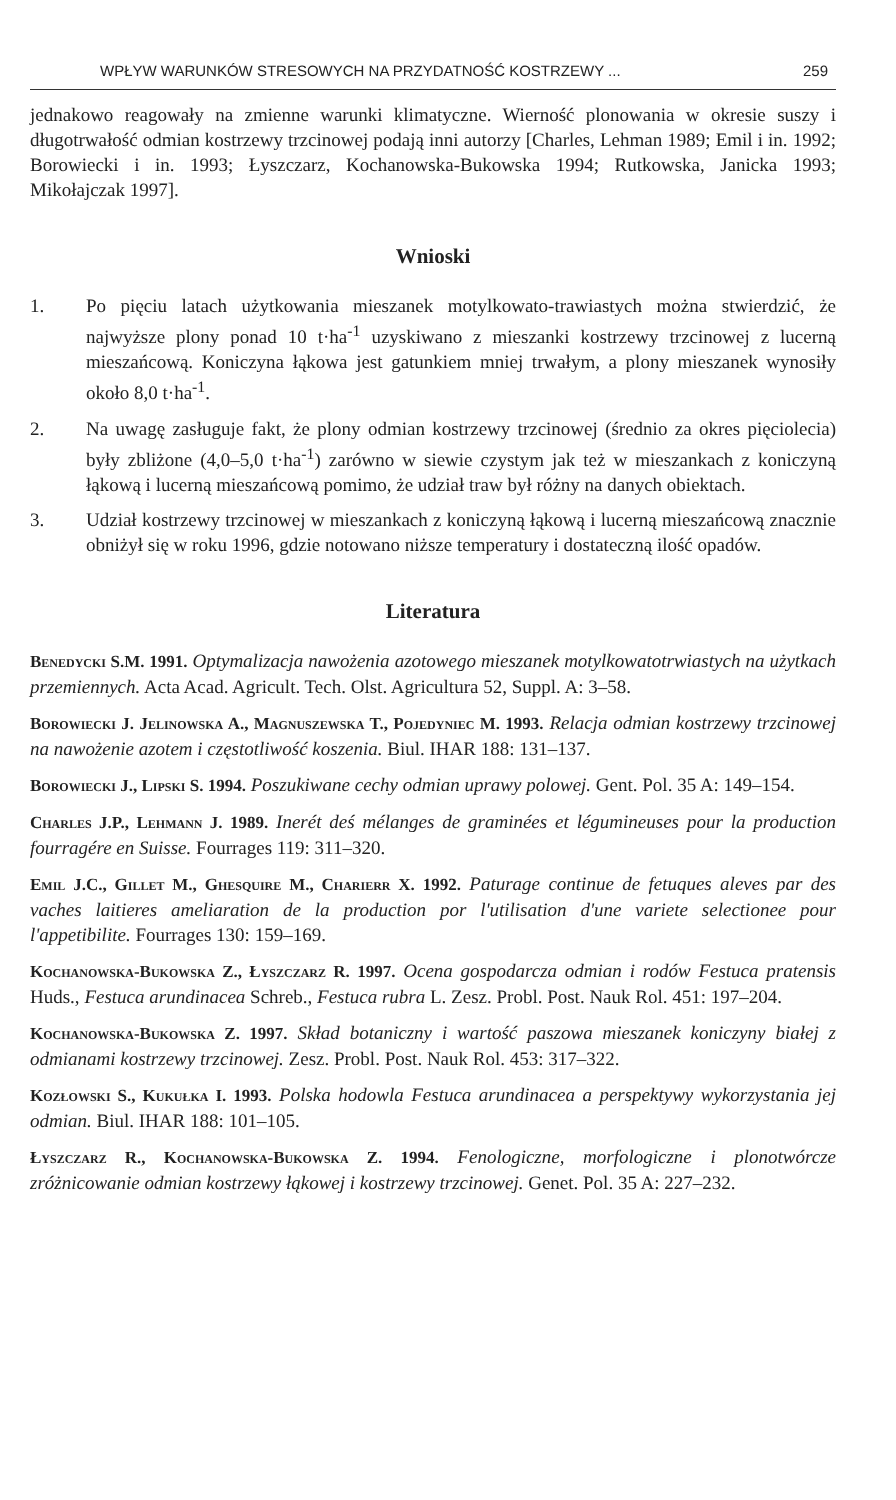WPŁYW WARUNKÓW STRESOWYCH NA PRZYDATNOŚĆ KOSTRZEWY ... 259
jednakowo reagowały na zmienne warunki klimatyczne. Wierność plonowania w okresie suszy i długotrwałość odmian kostrzewy trzcinowej podają inni autorzy [Charles, Lehman 1989; Emil i in. 1992; Borowiecki i in. 1993; Łyszczarz, Kochanowska-Bukowska 1994; Rutkowska, Janicka 1993; Mikołajczak 1997].
Wnioski
1. Po pięciu latach użytkowania mieszanek motylkowato-trawiastych można stwierdzić, że najwyższe plony ponad 10 t·ha<sup>-1</sup> uzyskiwano z mieszanki kostrzewy trzcinowej z lucerną mieszańcową. Koniczyna łąkowa jest gatunkiem mniej trwałym, a plony mieszanek wynosiły około 8,0 t·ha<sup>-1</sup>.
2. Na uwagę zasługuje fakt, że plony odmian kostrzewy trzcinowej (średnio za okres pięciolecia) były zbliżone (4,0–5,0 t·ha<sup>-1</sup>) zarówno w siewie czystym jak też w mieszankach z koniczyną łąkową i lucerną mieszańcową pomimo, że udział traw był różny na danych obiektach.
3. Udział kostrzewy trzcinowej w mieszankach z koniczyną łąkową i lucerną mieszańcową znacznie obniżył się w roku 1996, gdzie notowano niższe temperatury i dostateczną ilość opadów.
Literatura
Benedycki S.M. 1991. Optymalizacja nawożenia azotowego mieszanek motylkowatotrwiastych na użytkach przemiennych. Acta Acad. Agricult. Tech. Olst. Agricultura 52, Suppl. A: 3–58.
Borowiecki J. Jelinowska A., Magnuszewska T., Pojedyniec M. 1993. Relacja odmian kostrzewy trzcinowej na nawożenie azotem i częstotliwość koszenia. Biul. IHAR 188: 131–137.
Borowiecki J., Lipski S. 1994. Poszukiwane cechy odmian uprawy polowej. Gent. Pol. 35 A: 149–154.
Charles J.P., Lehmann J. 1989. Inerét deś mélanges de graminées et légumineuses pour la production fourragére en Suisse. Fourrages 119: 311–320.
Emil J.C., Gillet M., Ghesquire M., Charierr X. 1992. Paturage continue de fetuques aleves par des vaches laitieres ameliaration de la production por l'utilisation d'une variete selectionee pour l'appetibilite. Fourrages 130: 159–169.
Kochanowska-Bukowska Z., Łyszczarz R. 1997. Ocena gospodarcza odmian i rodów Festuca pratensis Huds., Festuca arundinacea Schreb., Festuca rubra L. Zesz. Probl. Post. Nauk Rol. 451: 197–204.
Kochanowska-Bukowska Z. 1997. Skład botaniczny i wartość paszowa mieszanek koniczyny białej z odmianami kostrzewy trzcinowej. Zesz. Probl. Post. Nauk Rol. 453: 317–322.
Kozłowski S., Kukułka I. 1993. Polska hodowla Festuca arundinacea a perspektywy wykorzystania jej odmian. Biul. IHAR 188: 101–105.
Łyszczarz R., Kochanowska-Bukowska Z. 1994. Fenologiczne, morfologiczne i plonotwórcze zróżnicowanie odmian kostrzewy łąkowej i kostrzewy trzcinowej. Genet. Pol. 35 A: 227–232.